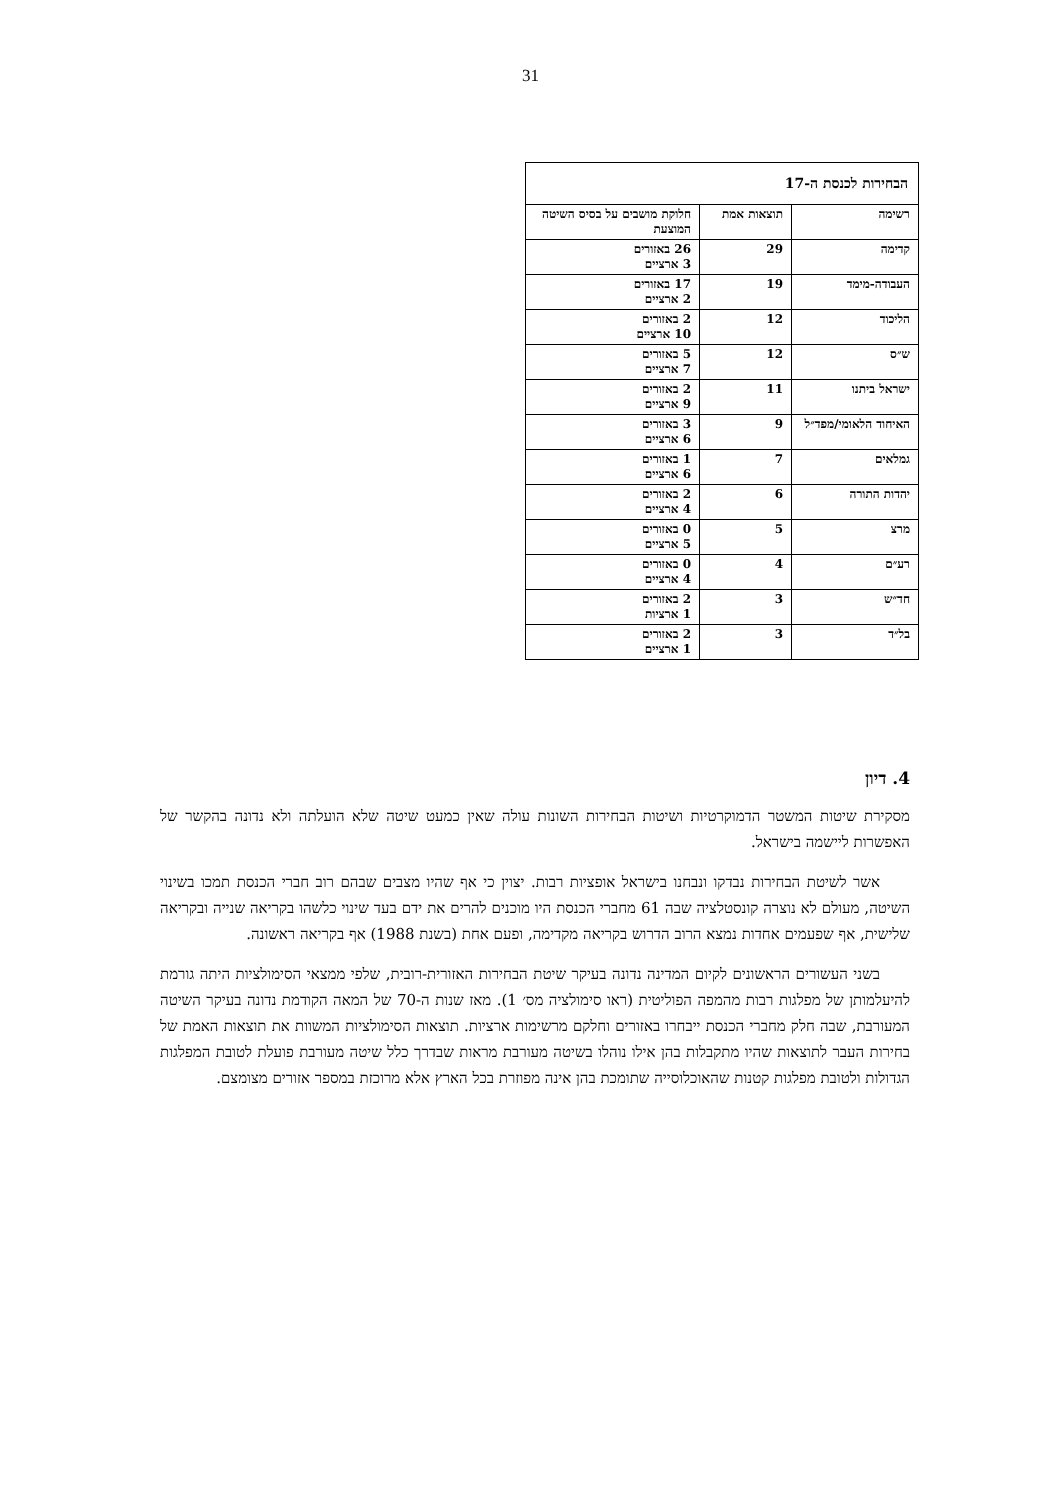31
| הבחירות לכנסת ה-17 | | |
| --- | --- | --- |
| רשימה | תוצאות אמת | חלוקת מושבים על בסיס השיטה המוצעת |
| קדימה | 29 | 26 באזורים 3 ארציים |
| העבודה-מימד | 19 | 17 באזורים 2 ארציים |
| הליכוד | 12 | 2 באזורים 10 ארציים |
| ש״ס | 12 | 5 באזורים 7 ארציים |
| ישראל ביתנו | 11 | 2 באזורים 9 ארציים |
| האיחוד הלאומי/מפד״ל | 9 | 3 באזורים 6 ארציים |
| גמלאים | 7 | 1 באזורים 6 ארציים |
| יהדות התורה | 6 | 2 באזורים 4 ארציים |
| מרצ | 5 | 0 באזורים 5 ארציים |
| רע״ם | 4 | 0 באזורים 4 ארציים |
| חד״ש | 3 | 2 באזורים 1 ארציות |
| בל״ד | 3 | 2 באזורים 1 ארציים |
4. דיון
מסקירת שיטות המשטר הדמוקרטיות ושיטות הבחירות השונות עולה שאין כמעט שיטה שלא הועלתה ולא נדונה בהקשר של האפשרות ליישמה בישראל.
אשר לשיטת הבחירות נבדקו ונבחנו בישראל אופציות רבות. יצוין כי אף שהיו מצבים שבהם רוב חברי הכנסת תמכו בשינוי השיטה, מעולם לא נוצרה קונסטלציה שבה 61 מחברי הכנסת היו מוכנים להרים את ידם בעד שינוי כלשהו בקריאה שנייה ובקריאה שלישית, אף שפעמים אחדות נמצא הרוב הדרוש בקריאה מקדימה, ופעם אחת (בשנת 1988) אף בקריאה ראשונה.
בשני העשורים הראשונים לקיום המדינה נדונה בעיקר שיטת הבחירות האזורית-רובית, שלפי ממצאי הסימולציות היתה גורמת להיעלמותן של מפלגות רבות מהמפה הפוליטית (ראו סימולציה מס׳ 1). מאז שנות ה-70 של המאה הקודמת נדונה בעיקר השיטה המעורבת, שבה חלק מחברי הכנסת ייבחרו באזורים וחלקם מרשימות ארציות. תוצאות הסימולציות המשוות את תוצאות האמת של בחירות העבר לתוצאות שהיו מתקבלות בהן אילו נוהלו בשיטה מעורבת מראות שבדרך כלל שיטה מעורבת פועלת לטובת המפלגות הגדולות ולטובת מפלגות קטנות שהאוכלוסייה שתומכת בהן אינה מפוזרת בכל הארץ אלא מרוכזת במספר אזורים מצומצם.